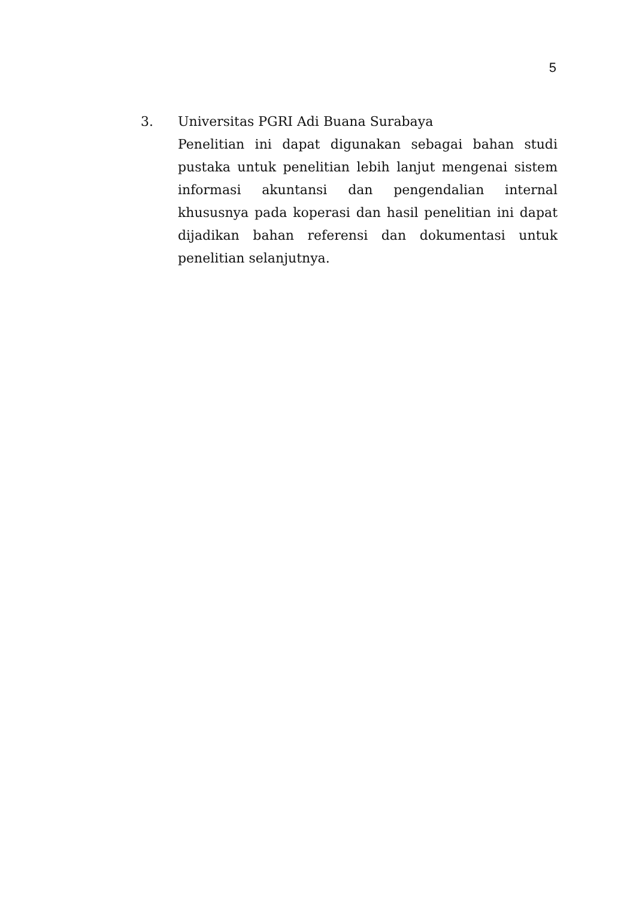5
3. Universitas PGRI Adi Buana Surabaya
Penelitian ini dapat digunakan sebagai bahan studi pustaka untuk penelitian lebih lanjut mengenai sistem informasi akuntansi dan pengendalian internal khususnya pada koperasi dan hasil penelitian ini dapat dijadikan bahan referensi dan dokumentasi untuk penelitian selanjutnya.